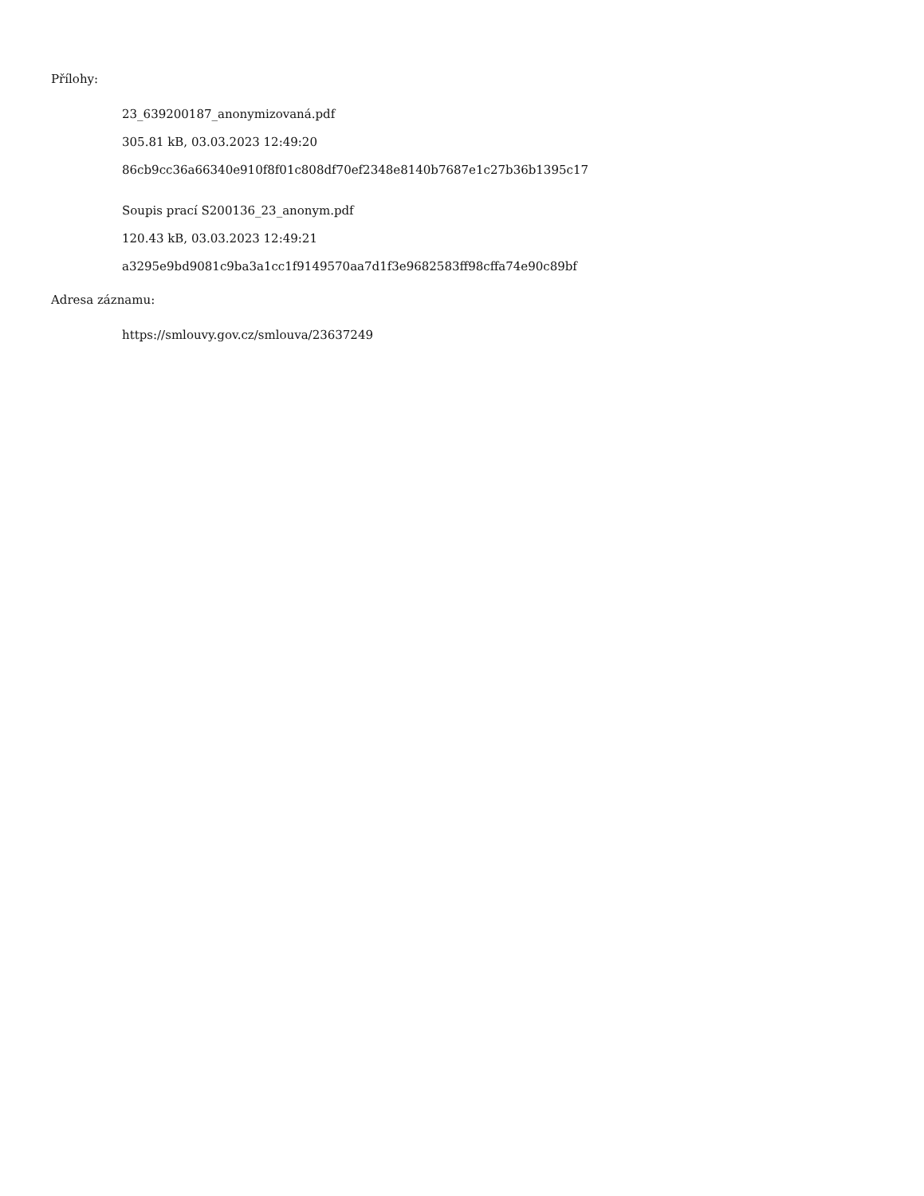Přílohy:
23_639200187_anonymizovaná.pdf
305.81 kB, 03.03.2023 12:49:20
86cb9cc36a66340e910f8f01c808df70ef2348e8140b7687e1c27b36b1395c17
Soupis prací S200136_23_anonym.pdf
120.43 kB, 03.03.2023 12:49:21
a3295e9bd9081c9ba3a1cc1f9149570aa7d1f3e9682583ff98cffa74e90c89bf
Adresa záznamu:
https://smlouvy.gov.cz/smlouva/23637249